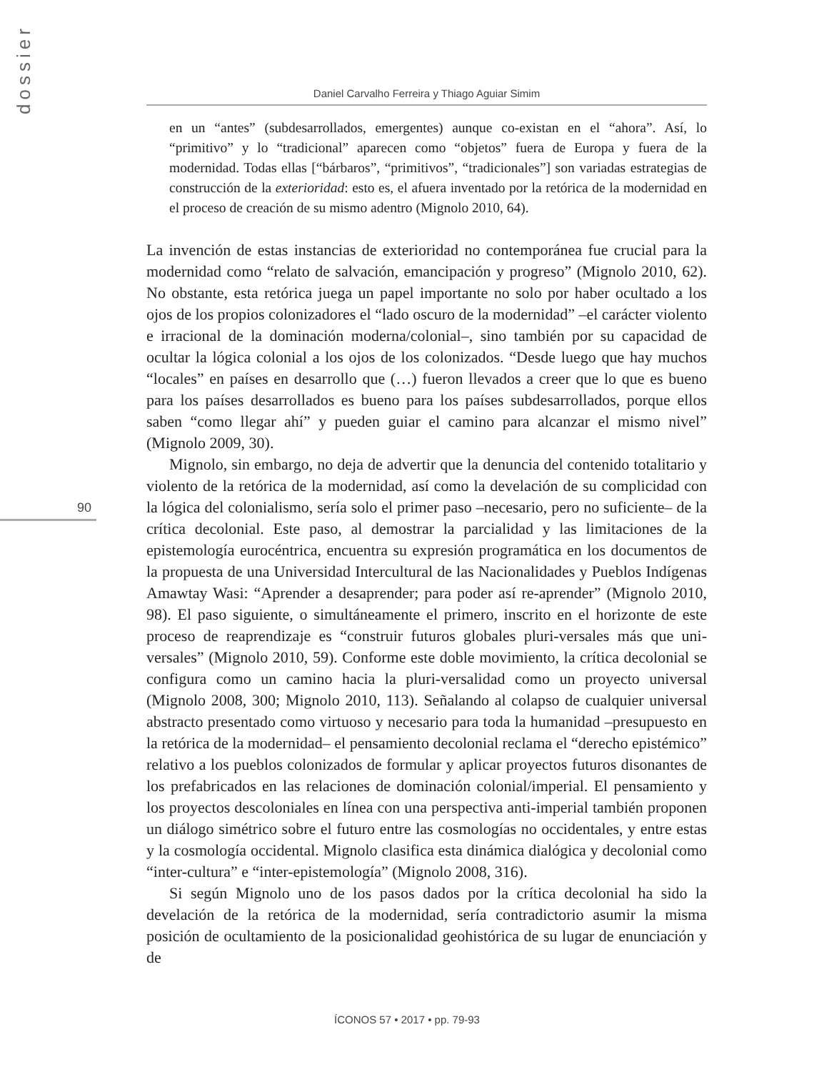dossier
Daniel Carvalho Ferreira y Thiago Aguiar Simim
90
en un “antes” (subdesarrollados, emergentes) aunque co-existan en el “ahora”. Así, lo “primitivo” y lo “tradicional” aparecen como “objetos” fuera de Europa y fuera de la modernidad. Todas ellas [“bárbaros”, “primitivos”, “tradicionales”] son variadas estrategias de construcción de la exterioridad: esto es, el afuera inventado por la retórica de la modernidad en el proceso de creación de su mismo adentro (Mignolo 2010, 64).
La invención de estas instancias de exterioridad no contemporánea fue crucial para la modernidad como “relato de salvación, emancipación y progreso” (Mignolo 2010, 62). No obstante, esta retórica juega un papel importante no solo por haber ocultado a los ojos de los propios colonizadores el “lado oscuro de la modernidad” –el carácter violento e irracional de la dominación moderna/colonial–, sino también por su capacidad de ocultar la lógica colonial a los ojos de los colonizados. “Desde luego que hay muchos “locales” en países en desarrollo que (…) fueron llevados a creer que lo que es bueno para los países desarrollados es bueno para los países subdesarrollados, porque ellos saben “como llegar ahí” y pueden guiar el camino para alcanzar el mismo nivel” (Mignolo 2009, 30).
Mignolo, sin embargo, no deja de advertir que la denuncia del contenido totalitario y violento de la retórica de la modernidad, así como la develación de su complicidad con la lógica del colonialismo, sería solo el primer paso –necesario, pero no suficiente– de la crítica decolonial. Este paso, al demostrar la parcialidad y las limitaciones de la epistemología eurocéntrica, encuentra su expresión programática en los documentos de la propuesta de una Universidad Intercultural de las Nacionalidades y Pueblos Indígenas Amawtay Wasi: “Aprender a desaprender; para poder así re-aprender” (Mignolo 2010, 98). El paso siguiente, o simultáneamente el primero, inscrito en el horizonte de este proceso de reaprendizaje es “construir futuros globales pluri-versales más que uni-versales” (Mignolo 2010, 59). Conforme este doble movimiento, la crítica decolonial se configura como un camino hacia la pluri-versalidad como un proyecto universal (Mignolo 2008, 300; Mignolo 2010, 113). Señalando al colapso de cualquier universal abstracto presentado como virtuoso y necesario para toda la humanidad –presupuesto en la retórica de la modernidad– el pensamiento decolonial reclama el “derecho epistémico” relativo a los pueblos colonizados de formular y aplicar proyectos futuros disonantes de los prefabricados en las relaciones de dominación colonial/imperial. El pensamiento y los proyectos descoloniales en línea con una perspectiva anti-imperial también proponen un diálogo simétrico sobre el futuro entre las cosmologías no occidentales, y entre estas y la cosmología occidental. Mignolo clasifica esta dinámica dialógica y decolonial como “inter-cultura” e “inter-epistemología” (Mignolo 2008, 316).
Si según Mignolo uno de los pasos dados por la crítica decolonial ha sido la develación de la retórica de la modernidad, sería contradictorio asumir la misma posición de ocultamiento de la posicionalidad geohistórica de su lugar de enunciación y de
ÍCONOS 57 • 2017 • pp. 79-93